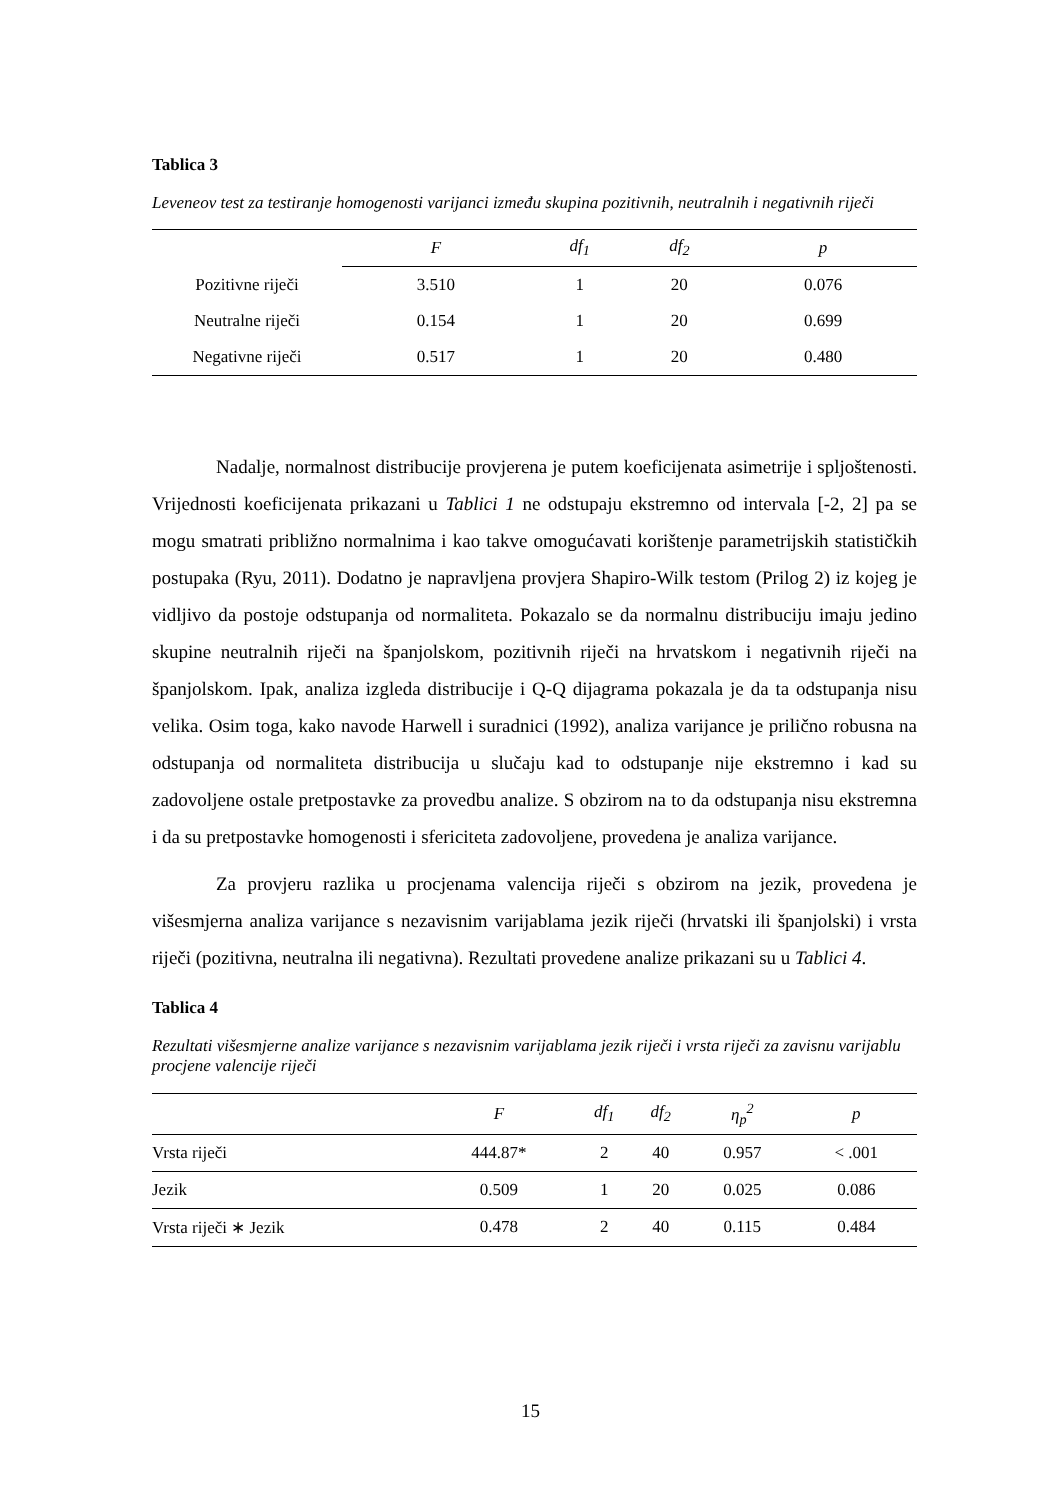Tablica 3
Leveneov test za testiranje homogenosti varijanci između skupina pozitivnih, neutralnih i negativnih riječi
| | F | df<sub>1</sub> | df<sub>2</sub> | p |
| --- | --- | --- | --- | --- |
| Pozitivne riječi | 3.510 | 1 | 20 | 0.076 |
| Neutralne riječi | 0.154 | 1 | 20 | 0.699 |
| Negativne riječi | 0.517 | 1 | 20 | 0.480 |
Nadalje, normalnost distribucije provjerena je putem koeficijenata asimetrije i spljoštenosti. Vrijednosti koeficijenata prikazani u Tablici 1 ne odstupaju ekstremno od intervala [-2, 2] pa se mogu smatrati približno normalnima i kao takve omogućavati korištenje parametrijskih statističkih postupaka (Ryu, 2011). Dodatno je napravljena provjera Shapiro-Wilk testom (Prilog 2) iz kojeg je vidljivo da postoje odstupanja od normaliteta. Pokazalo se da normalnu distribuciju imaju jedino skupine neutralnih riječi na španjolskom, pozitivnih riječi na hrvatskom i negativnih riječi na španjolskom. Ipak, analiza izgleda distribucije i Q-Q dijagrama pokazala je da ta odstupanja nisu velika. Osim toga, kako navode Harwell i suradnici (1992), analiza varijance je prilično robusna na odstupanja od normaliteta distribucija u slučaju kad to odstupanje nije ekstremno i kad su zadovoljene ostale pretpostavke za provedbu analize. S obzirom na to da odstupanja nisu ekstremna i da su pretpostavke homogenosti i sfericiteta zadovoljene, provedena je analiza varijance.
Za provjeru razlika u procjenama valencija riječi s obzirom na jezik, provedena je višesmjerna analiza varijance s nezavisnim varijablama jezik riječi (hrvatski ili španjolski) i vrsta riječi (pozitivna, neutralna ili negativna). Rezultati provedene analize prikazani su u Tablici 4.
Tablica 4
Rezultati višesmjerne analize varijance s nezavisnim varijablama jezik riječi i vrsta riječi za zavisnu varijablu procjene valencije riječi
| | F | df<sub>1</sub> | df<sub>2</sub> | η<sub>p</sub><sup>2</sup> | p |
| --- | --- | --- | --- | --- | --- |
| Vrsta riječi | 444.87* | 2 | 40 | 0.957 | < .001 |
| Jezik | 0.509 | 1 | 20 | 0.025 | 0.086 |
| Vrsta riječi ∗ Jezik | 0.478 | 2 | 40 | 0.115 | 0.484 |
15